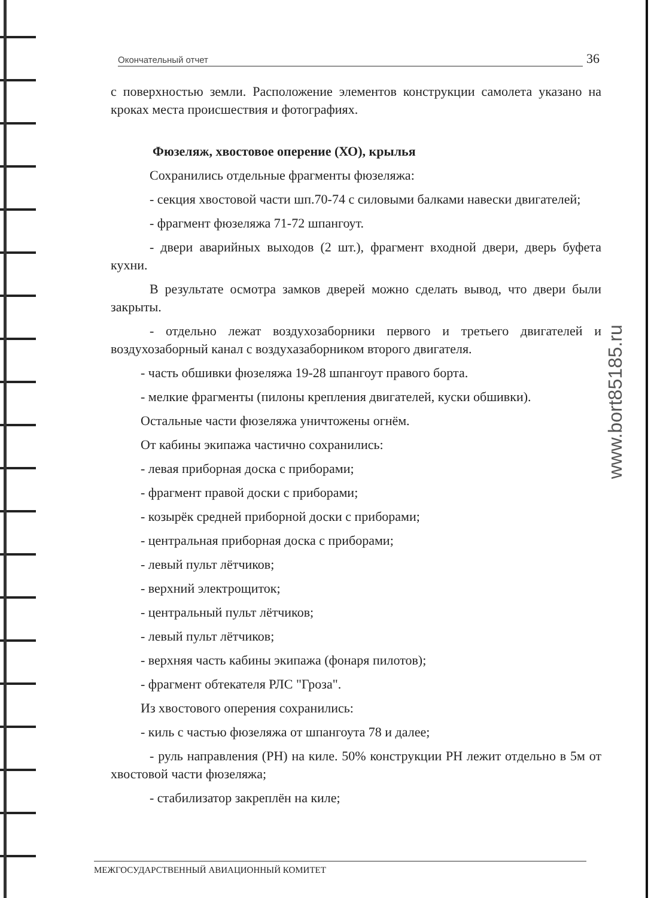Окончательный отчет 36
с поверхностью земли. Расположение элементов конструкции самолета указано на кроках места происшествия и фотографиях.
Фюзеляж, хвостовое оперение (ХО), крылья
Сохранились отдельные фрагменты фюзеляжа:
- секция хвостовой части шп.70-74 с силовыми балками навески двигателей;
- фрагмент фюзеляжа 71-72 шпангоут.
- двери аварийных выходов (2 шт.), фрагмент входной двери, дверь буфета кухни.
В результате осмотра замков дверей можно сделать вывод, что двери были закрыты.
- отдельно лежат воздухозаборники первого и третьего двигателей и воздухозаборный канал с воздухазаборником второго двигателя.
- часть обшивки фюзеляжа 19-28 шпангоут правого борта.
- мелкие фрагменты (пилоны крепления двигателей, куски обшивки).
Остальные части фюзеляжа уничтожены огнём.
От кабины экипажа частично сохранились:
- левая приборная доска с приборами;
- фрагмент правой доски с приборами;
- козырёк средней приборной доски с приборами;
- центральная приборная доска с приборами;
- левый пульт лётчиков;
- верхний электрощиток;
- центральный пульт лётчиков;
- левый пульт лётчиков;
- верхняя часть кабины экипажа (фонаря пилотов);
- фрагмент обтекателя РЛС "Гроза".
Из хвостового оперения сохранились:
- киль с частью фюзеляжа от шпангоута 78 и далее;
- руль направления (РН) на киле. 50% конструкции РН лежит отдельно в 5м от хвостовой части фюзеляжа;
- стабилизатор закреплён на киле;
www.bort85185.ru
МЕЖГОСУДАРСТВЕННЫЙ АВИАЦИОННЫЙ КОМИТЕТ